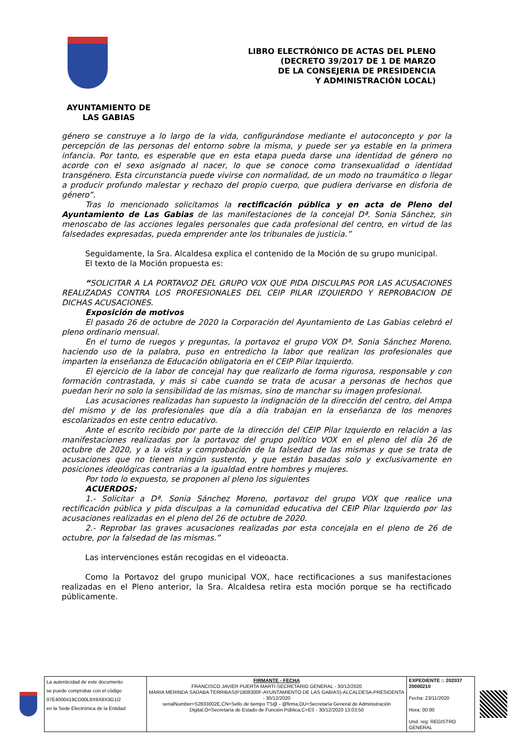LIBRO ELECTRÓNICO DE ACTAS DEL PLENO
(DECRETO 39/2017 DE 1 DE MARZO
DE LA CONSEJERIA DE PRESIDENCIA
Y ADMINISTRACIÓN LOCAL)
AYUNTAMIENTO DE
LAS GABIAS
género se construye a lo largo de la vida, configurándose mediante el autoconcepto y por la percepción de las personas del entorno sobre la misma, y puede ser ya estable en la primera infancia. Por tanto, es esperable que en esta etapa pueda darse una identidad de género no acorde con el sexo asignado al nacer, lo que se conoce como transexualidad o identidad transgénero. Esta circunstancia puede vivirse con normalidad, de un modo no traumático o llegar a producir profundo malestar y rechazo del propio cuerpo, que pudiera derivarse en disforia de género”.
Tras lo mencionado solicitamos la rectificación pública y en acta de Pleno del Ayuntamiento de Las Gabias de las manifestaciones de la concejal Dª. Sonia Sánchez, sin menoscabo de las acciones legales personales que cada profesional del centro, en virtud de las falsedades expresadas, pueda emprender ante los tribunales de justicia.”
Seguidamente, la Sra. Alcaldesa explica el contenido de la Moción de su grupo municipal.
El texto de la Moción propuesta es:
“SOLICITAR A LA PORTAVOZ DEL GRUPO VOX QUE PIDA DISCULPAS POR LAS ACUSACIONES REALIZADAS CONTRA LOS PROFESIONALES DEL CEIP PILAR IZQUIERDO Y REPROBACION DE DICHAS ACUSACIONES.
Exposición de motivos
El pasado 26 de octubre de 2020 la Corporación del Ayuntamiento de Las Gabias celebró el pleno ordinario mensual.
En el turno de ruegos y preguntas, la portavoz el grupo VOX Dª. Sonia Sánchez Moreno, haciendo uso de la palabra, puso en entredicho la labor que realizan los profesionales que imparten la enseñanza de Educación obligatoria en el CEIP Pilar Izquierdo.
El ejercicio de la labor de concejal hay que realizarlo de forma rigurosa, responsable y con formación contrastada, y más si cabe cuando se trata de acusar a personas de hechos que puedan herir no solo la sensibilidad de las mismas, sino de manchar su imagen profesional.
Las acusaciones realizadas han supuesto la indignación de la dirección del centro, del Ampa del mismo y de los profesionales que día a día trabajan en la enseñanza de los menores escolarizados en este centro educativo.
Ante el escrito recibido por parte de la dirección del CEIP Pilar Izquierdo en relación a las manifestaciones realizadas por la portavoz del grupo político VOX en el pleno del día 26 de octubre de 2020, y a la vista y comprobación de la falsedad de las mismas y que se trata de acusaciones que no tienen ningún sustento, y que están basadas solo y exclusivamente en posiciones ideológicas contrarias a la igualdad entre hombres y mujeres.
Por todo lo expuesto, se proponen al pleno los siguientes
ACUERDOS:
1.- Solicitar a Dª. Sonia Sánchez Moreno, portavoz del grupo VOX que realice una rectificación pública y pida disculpas a la comunidad educativa del CEIP Pilar Izquierdo por las acusaciones realizadas en el pleno del 26 de octubre de 2020.
2.- Reprobar las graves acusaciones realizadas por esta concejala en el pleno de 26 de octubre, por la falsedad de las mismas.”
Las intervenciones están recogidas en el videoacta.
Como la Portavoz del grupo municipal VOX, hace rectificaciones a sus manifestaciones realizadas en el Pleno anterior, la Sra. Alcaldesa retira esta moción porque se ha rectificado públicamente.
| La autenticidad de este documento se puede comprobar con el código 07E4000419CD00L8X9X8X3G1I2 en la Sede Electrónica de la Entidad | FIRMANTE - FECHA FRANCISCO JAVIER PUERTA MARTI-SECRETARIO GENERAL - 30/12/2020 MARIA MERINDA SADABA TERRIBAS(P1808300F-AYUNTAMIENTO DE LAS GABIAS)-ALCALDESA-PRESIDENTA - 30/12/2020 serialNumber=S2833002E,CN=Sello de tiempo TS@ - @firma,OU=Secretaría General de Administración Digital,O=Secretaría de Estado de Función Pública,C=ES - 30/12/2020 13:03:50 | EXPEDIENTE :: 202037 20000210 Fecha: 23/11/2020 Hora: 00:00 Und. reg: REGISTRO GENERAL |